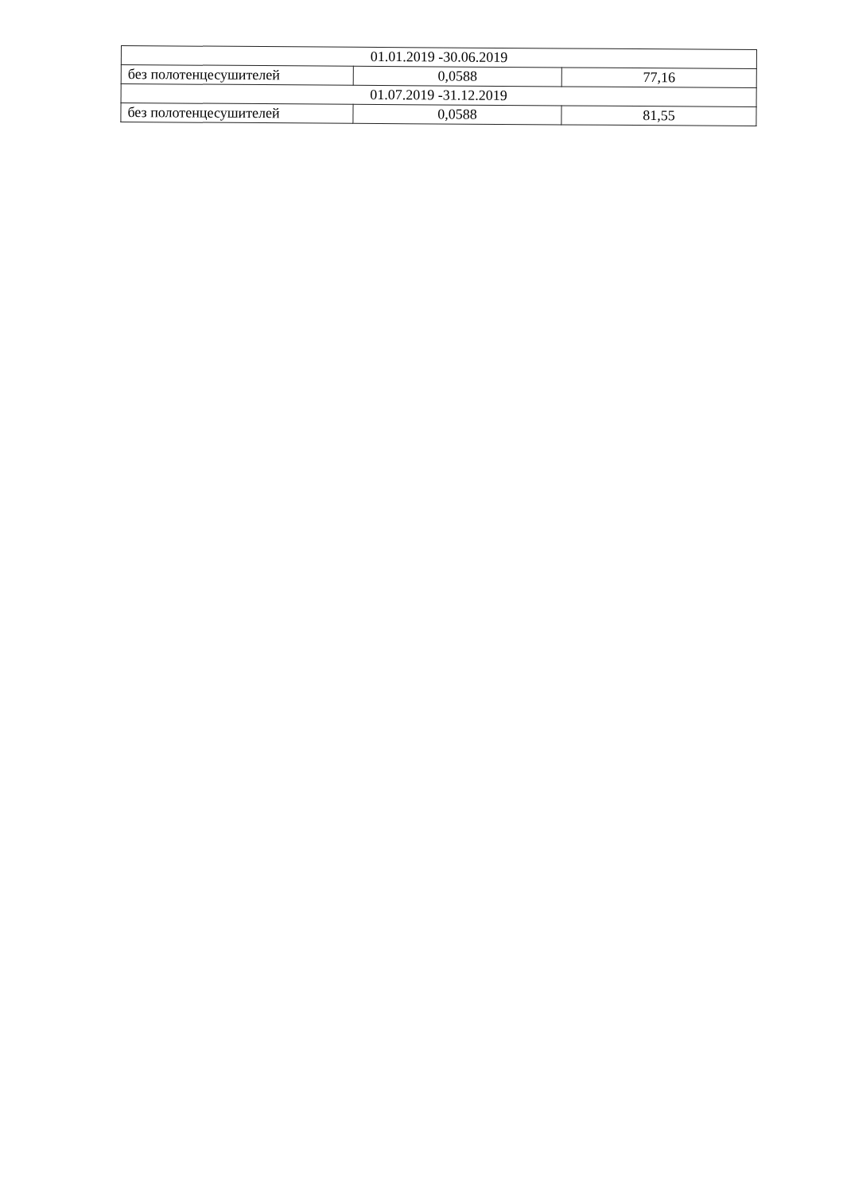| 01.01.2019 -30.06.2019 | | |
| без полотенцесушителей | 0,0588 | 77,16 |
| 01.07.2019 -31.12.2019 | | |
| без полотенцесушителей | 0,0588 | 81,55 |